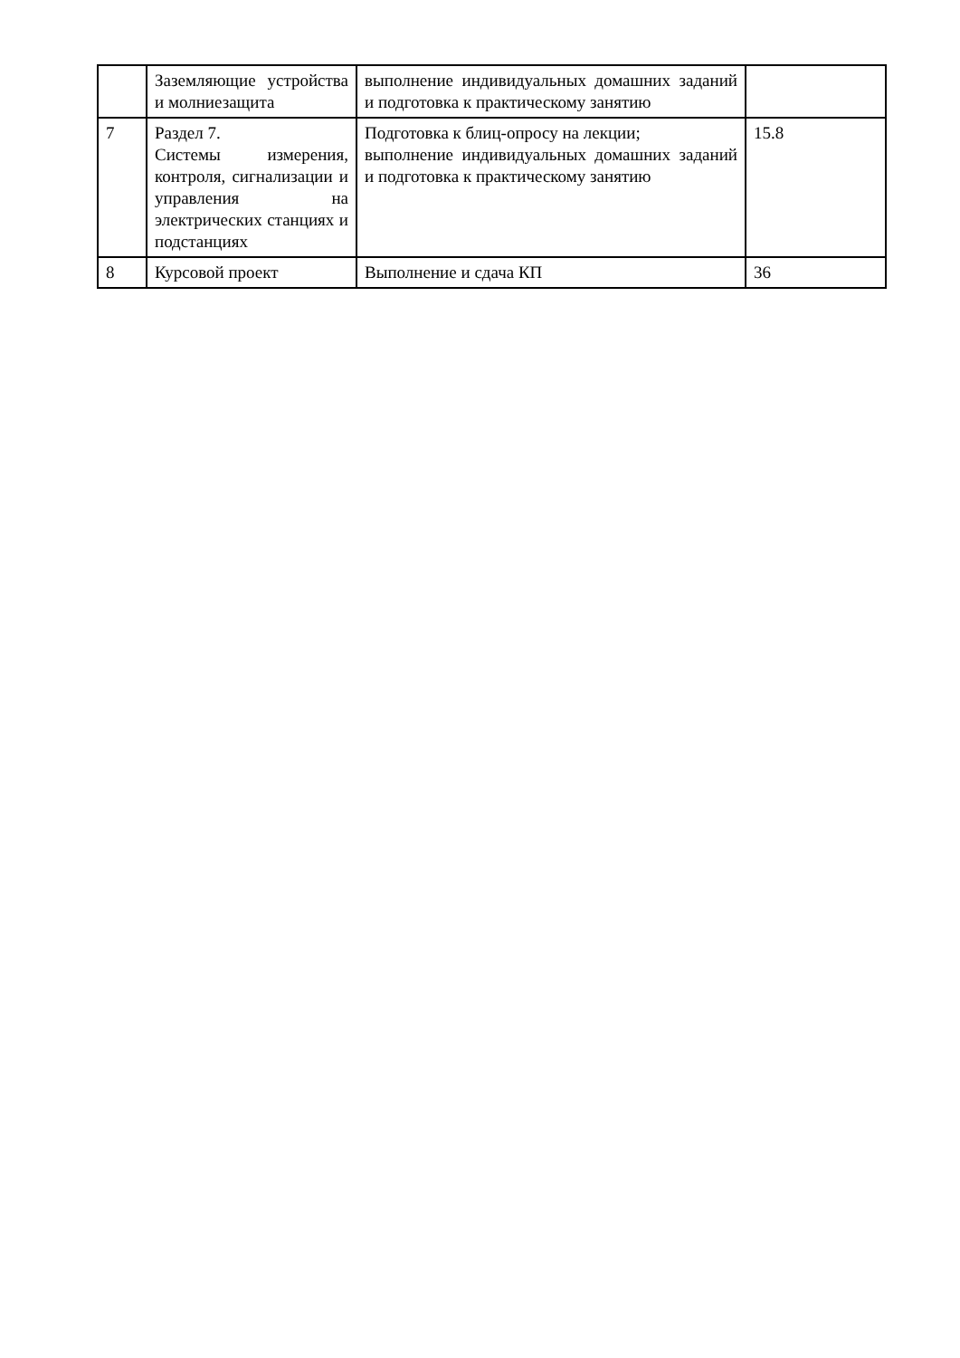| | Заземляющие устройства и молниезащита | выполнение индивидуальных домашних заданий и подготовка к практическому занятию | |
| 7 | Раздел 7. Системы измерения, контроля, сигнализации и управления на электрических станциях и подстанциях | Подготовка к блиц-опросу на лекции; выполнение индивидуальных домашних заданий и подготовка к практическому занятию | 15.8 |
| 8 | Курсовой проект | Выполнение и сдача КП | 36 |